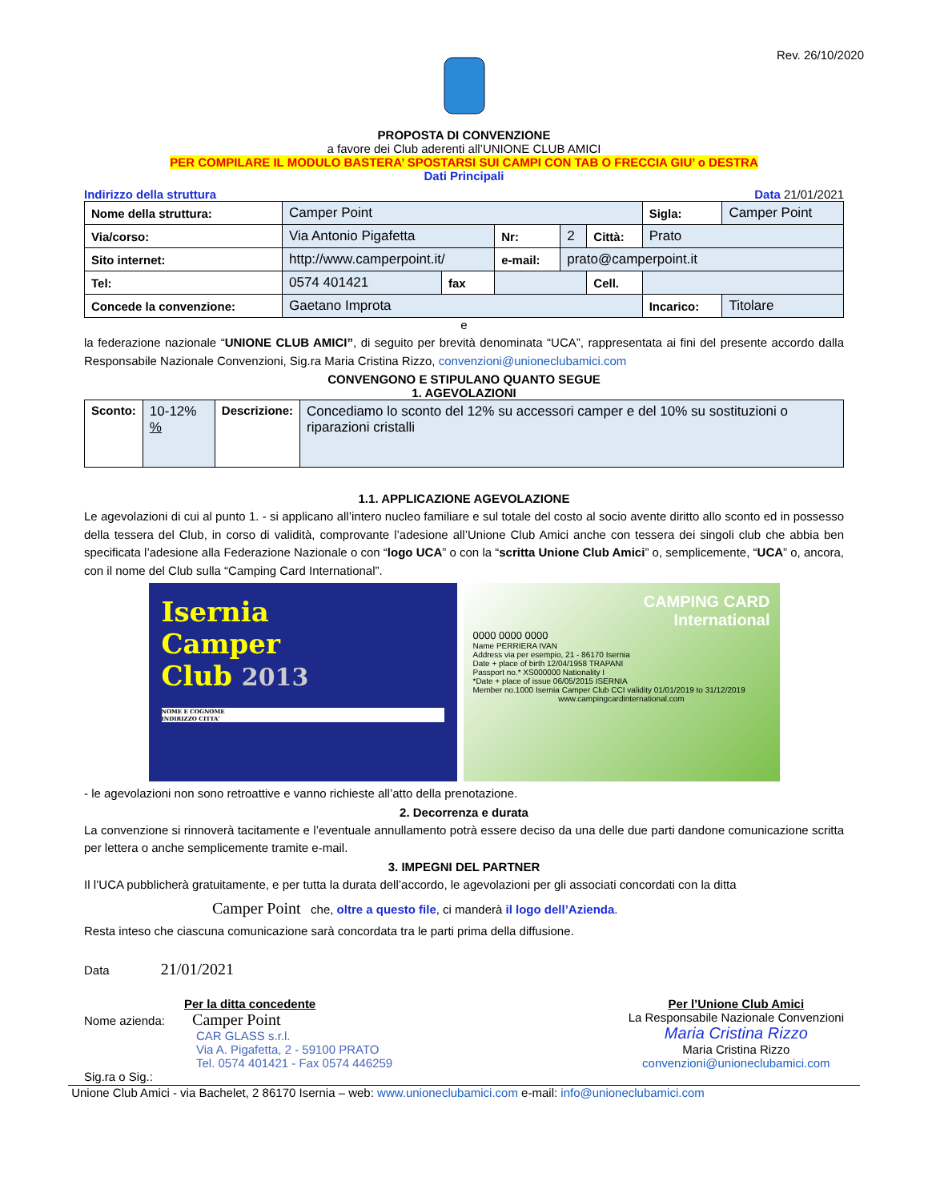Rev. 26/10/2020
PROPOSTA DI CONVENZIONE
a favore dei Club aderenti all’UNIONE CLUB AMICI
PER COMPILARE IL MODULO BASTERA’ SPOSTARSI SUI CAMPI CON TAB O FRECCIA GIU’ o DESTRA
Dati Principali
Indirizzo della struttura Data 21/01/2021
| Nome della struttura: | Camper Point | | | | | Sigla: | Camper Point |
| Via/corso: | Via Antonio Pigafetta | | Nr: | 2 | Città: | Prato | |
| Sito internet: | http://www.camperpoint.it/ | | e-mail: | prato@camperpoint.it | | | |
| Tel: | 0574 401421 | fax | | | Cell. | | |
| Concede la convenzione: | Gaetano Improta | | | | | Incarico: | Titolare |
e
la federazione nazionale “UNIONE CLUB AMICI”, di seguito per brevità denominata “UCA”, rappresentata ai fini del presente accordo dalla Responsabile Nazionale Convenzioni, Sig.ra Maria Cristina Rizzo, convenzioni@unioneclubamici.com
CONVENGONO E STIPULANO QUANTO SEGUE
1. AGEVOLAZIONI
| Sconto: | 10-12% % | Descrizione: | Concediamo lo sconto del 12% su accessori camper e del 10% su sostituzioni o riparazioni cristalli |
1.1. APPLICAZIONE AGEVOLAZIONE
Le agevolazioni di cui al punto 1. - si applicano all’intero nucleo familiare e sul totale del costo al socio avente diritto allo sconto ed in possesso della tessera del Club, in corso di validità, comprovante l’adesione all’Unione Club Amici anche con tessera dei singoli club che abbia ben specificata l’adesione alla Federazione Nazionale o con “logo UCA” o con la “scritta Unione Club Amici” o, semplicemente, “UCA” o, ancora, con il nome del Club sulla “Camping Card International”.
Isernia
Camper
Club 2013
NOME E COGNOME
INDIRIZZO CITTA'
CAMPING CARD
International
0000 0000 0000
Name PERRIERA IVAN
Address via per esempio, 21 - 86170 Isernia
Date + place of birth 12/04/1958 TRAPANI
Passport no.* XS000000 Nationality I
*Date + place of issue 06/05/2015 ISERNIA
Member no.1000 Isernia Camper Club CCI validity 01/01/2019 to 31/12/2019
www.campingcardinternational.com
- le agevolazioni non sono retroattive e vanno richieste all’atto della prenotazione.
2. Decorrenza e durata
La convenzione si rinnoverà tacitamente e l’eventuale annullamento potrà essere deciso da una delle due parti dandone comunicazione scritta per lettera o anche semplicemente tramite e-mail.
3. IMPEGNI DEL PARTNER
Il l’UCA pubblicherà gratuitamente, e per tutta la durata dell’accordo, le agevolazioni per gli associati concordati con la ditta
Camper Point che, oltre a questo file, ci manderà il logo dell’Azienda.
Resta inteso che ciascuna comunicazione sarà concordata tra le parti prima della diffusione.
Data 21/01/2021
Per la ditta concedente
Nome azienda: Camper Point
CAR GLASS s.r.l.
Via A. Pigafetta, 2 - 59100 PRATO
Tel. 0574 401421 - Fax 0574 446259
Sig.ra o Sig.:
Per l’Unione Club Amici
La Responsabile Nazionale Convenzioni
Maria Cristina Rizzo
Maria Cristina Rizzo
convenzioni@unioneclubamici.com
Unione Club Amici - via Bachelet, 2 86170 Isernia – web: www.unioneclubamici.com e-mail: info@unioneclubamici.com